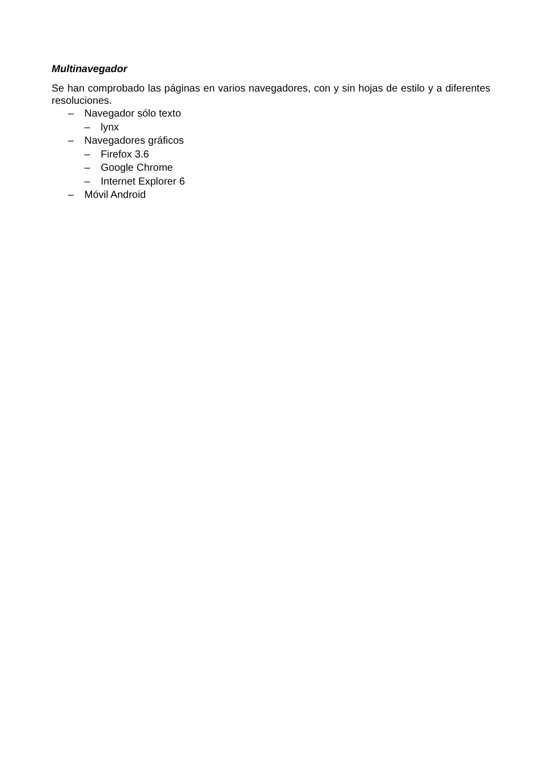Multinavegador
Se han comprobado las páginas en varios navegadores, con y sin hojas de estilo y a diferentes resoluciones.
– Navegador sólo texto
– lynx
– Navegadores gráficos
– Firefox 3.6
– Google Chrome
– Internet Explorer 6
– Móvil Android